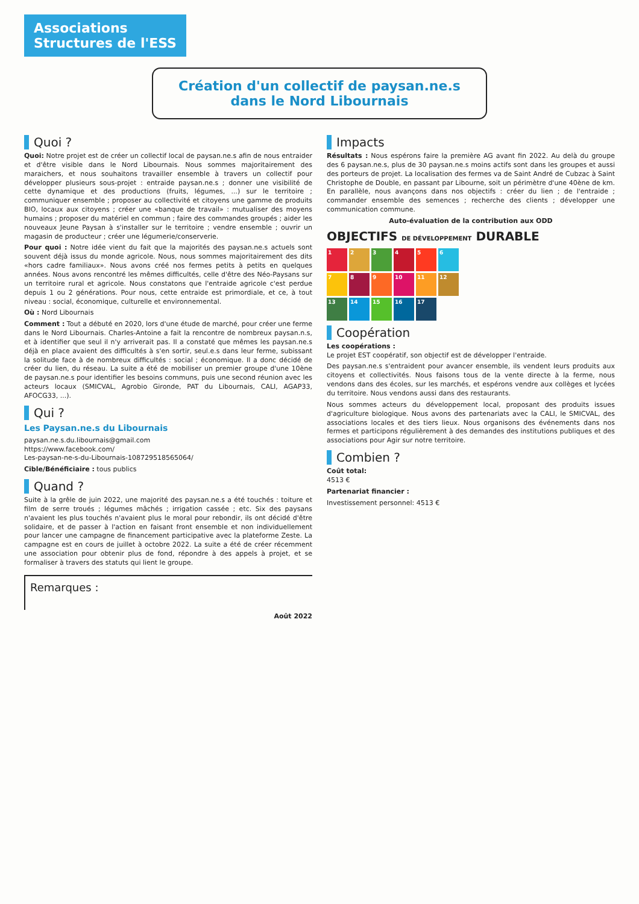Associations
Structures de l'ESS
Création d'un collectif de paysan.ne.s dans le Nord Libournais
Quoi ?
Quoi: Notre projet est de créer un collectif local de paysan.ne.s afin de nous entraider et d'être visible dans le Nord Libournais. Nous sommes majoritairement des maraichers, et nous souhaitons travailler ensemble à travers un collectif pour développer plusieurs sous-projet : entraide paysan.ne.s ; donner une visibilité de cette dynamique et des productions (fruits, légumes, ...) sur le territoire ; communiquer ensemble ; proposer au collectivité et citoyens une gamme de produits BIO, locaux aux citoyens ; créer une «banque de travail» : mutualiser des moyens humains ; proposer du matériel en commun ; faire des commandes groupés ; aider les nouveaux Jeune Paysan à s'installer sur le territoire ; vendre ensemble ; ouvrir un magasin de producteur ; créer une légumerie/conserverie.
Pour quoi : Notre idée vient du fait que la majorités des paysan.ne.s actuels sont souvent déjà issus du monde agricole. Nous, nous sommes majoritairement des dits «hors cadre familiaux». Nous avons créé nos fermes petits à petits en quelques années. Nous avons rencontré les mêmes difficultés, celle d'être des Néo-Paysans sur un territoire rural et agricole. Nous constatons que l'entraide agricole c'est perdue depuis 1 ou 2 générations. Pour nous, cette entraide est primordiale, et ce, à tout niveau : social, économique, culturelle et environnemental.
Où : Nord Libournais
Comment : Tout a débuté en 2020, lors d'une étude de marché, pour créer une ferme dans le Nord Libournais. Charles-Antoine a fait la rencontre de nombreux paysan.n.s, et à identifier que seul il n'y arriverait pas. Il a constaté que mêmes les paysan.ne.s déjà en place avaient des difficultés à s'en sortir, seul.e.s dans leur ferme, subissant la solitude face à de nombreux difficultés : social ; économique. Il a donc décidé de créer du lien, du réseau. La suite a été de mobiliser un premier groupe d'une 10ène de paysan.ne.s pour identifier les besoins communs, puis une second réunion avec les acteurs locaux (SMICVAL, Agrobio Gironde, PAT du Libournais, CALI, AGAP33, AFOCG33, ...).
Qui ?
Les Paysan.ne.s du Libournais
paysan.ne.s.du.libournais@gmail.com
https://www.facebook.com/
Les-paysan-ne-s-du-Libournais-108729518565064/
Cible/Bénéficiaire : tous publics
Quand ?
Suite à la grêle de juin 2022, une majorité des paysan.ne.s a été touchés : toiture et film de serre troués ; légumes mâchés ; irrigation cassée ; etc. Six des paysans n'avaient les plus touchés n'avaient plus le moral pour rebondir, ils ont décidé d'être solidaire, et de passer à l'action en faisant front ensemble et non individuellement pour lancer une campagne de financement participative avec la plateforme Zeste. La campagne est en cours de juillet à octobre 2022. La suite a été de créer récemment une association pour obtenir plus de fond, répondre à des appels à projet, et se formaliser à travers des statuts qui lient le groupe.
Remarques :
Août 2022
Impacts
Résultats : Nous espérons faire la première AG avant fin 2022. Au delà du groupe des 6 paysan.ne.s, plus de 30 paysan.ne.s moins actifs sont dans les groupes et aussi des porteurs de projet. La localisation des fermes va de Saint André de Cubzac à Saint Christophe de Double, en passant par Libourne, soit un périmètre d'une 40ène de km. En parallèle, nous avançons dans nos objectifs : créer du lien ; de l'entraide ; commander ensemble des semences ; recherche des clients ; développer une communication commune.
Auto-évaluation de la contribution aux ODD
OBJECTIFS DE DÉVELOPPEMENT DURABLE
123456 789 10 11 12 13 14 15 16 17
Coopération
Les coopérations :
Le projet EST coopératif, son objectif est de développer l'entraide.
Des paysan.ne.s s'entraident pour avancer ensemble, ils vendent leurs produits aux citoyens et collectivités. Nous faisons tous de la vente directe à la ferme, nous vendons dans des écoles, sur les marchés, et espérons vendre aux collèges et lycées du territoire. Nous vendons aussi dans des restaurants.
Nous sommes acteurs du développement local, proposant des produits issues d'agriculture biologique. Nous avons des partenariats avec la CALI, le SMICVAL, des associations locales et des tiers lieux. Nous organisons des événements dans nos fermes et participons régulièrement à des demandes des institutions publiques et des associations pour Agir sur notre territoire.
Combien ?
Coût total:
4513 €
Partenariat financier :
Investissement personnel: 4513 €